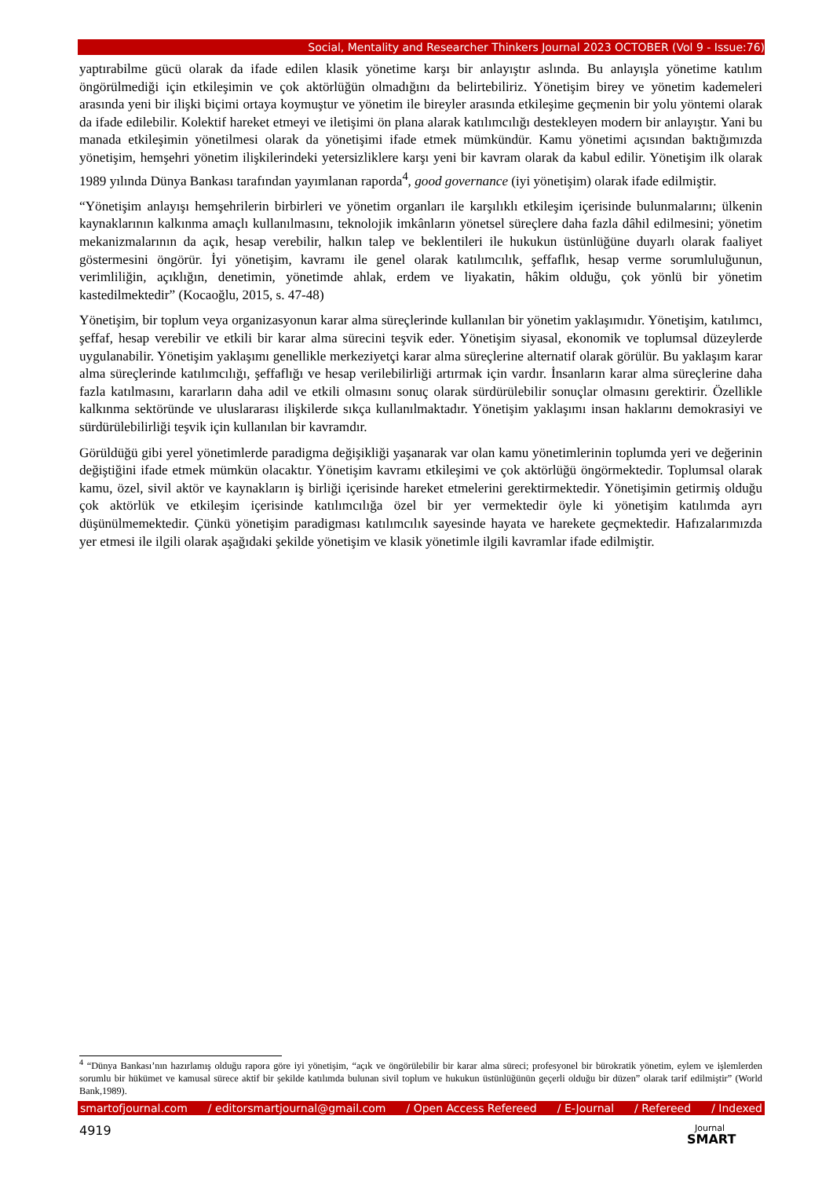Social, Mentality and Researcher Thinkers Journal 2023 OCTOBER (Vol 9 - Issue:76)
yaptırabilme gücü olarak da ifade edilen klasik yönetime karşı bir anlayıştır aslında. Bu anlayışla yönetime katılım öngörülmediği için etkileşimin ve çok aktörlüğün olmadığını da belirtebiliriz. Yönetişim birey ve yönetim kademeleri arasında yeni bir ilişki biçimi ortaya koymuştur ve yönetim ile bireyler arasında etkileşime geçmenin bir yolu yöntemi olarak da ifade edilebilir. Kolektif hareket etmeyi ve iletişimi ön plana alarak katılımcılığı destekleyen modern bir anlayıştır. Yani bu manada etkileşimin yönetilmesi olarak da yönetişimi ifade etmek mümkündür. Kamu yönetimi açısından baktığımızda yönetişim, hemşehri yönetim ilişkilerindeki yetersizliklere karşı yeni bir kavram olarak da kabul edilir. Yönetişim ilk olarak 1989 yılında Dünya Bankası tarafından yayımlanan raporda<sup>4</sup>, good governance (iyi yönetişim) olarak ifade edilmiştir.
“Yönetişim anlayışı hemşehrilerin birbirleri ve yönetim organları ile karşılıklı etkileşim içerisinde bulunmalarını; ülkenin kaynaklarının kalkınma amaçlı kullanılmasını, teknolojik imkânların yönetsel süreçlere daha fazla dâhil edilmesini; yönetim mekanizmalarının da açık, hesap verebilir, halkın talep ve beklentileri ile hukukun üstünlüğüne duyarlı olarak faaliyet göstermesini öngörür. İyi yönetişim, kavramı ile genel olarak katılımcılık, şeffaflık, hesap verme sorumluluğunun, verimliliğin, açıklığın, denetimin, yönetimde ahlak, erdem ve liyakatin, hâkim olduğu, çok yönlü bir yönetim kastedilmektedir” (Kocaoğlu, 2015, s. 47-48)
Yönetişim, bir toplum veya organizasyonun karar alma süreçlerinde kullanılan bir yönetim yaklaşımıdır. Yönetişim, katılımcı, şeffaf, hesap verebilir ve etkili bir karar alma sürecini teşvik eder. Yönetişim siyasal, ekonomik ve toplumsal düzeylerde uygulanabilir. Yönetişim yaklaşımı genellikle merkeziyetçi karar alma süreçlerine alternatif olarak görülür. Bu yaklaşım karar alma süreçlerinde katılımcılığı, şeffaflığı ve hesap verilebilirliği artırmak için vardır. İnsanların karar alma süreçlerine daha fazla katılmasını, kararların daha adil ve etkili olmasını sonuç olarak sürdürülebilir sonuçlar olmasını gerektirir. Özellikle kalkınma sektöründe ve uluslararası ilişkilerde sıkça kullanılmaktadır. Yönetişim yaklaşımı insan haklarını demokrasiyi ve sürdürülebilirliği teşvik için kullanılan bir kavramdır.
Görüldüğü gibi yerel yönetimlerde paradigma değişikliği yaşanarak var olan kamu yönetimlerinin toplumda yeri ve değerinin değiştiğini ifade etmek mümkün olacaktır. Yönetişim kavramı etkileşimi ve çok aktörlüğü öngörmektedir. Toplumsal olarak kamu, özel, sivil aktör ve kaynakların iş birliği içerisinde hareket etmelerini gerektirmektedir. Yönetişimin getirmiş olduğu çok aktörlük ve etkileşim içerisinde katılımcılığa özel bir yer vermektedir öyle ki yönetişim katılımda ayrı düşünülmemektedir. Çünkü yönetişim paradigması katılımcılık sayesinde hayata ve harekete geçmektedir. Hafızalarımızda yer etmesi ile ilgili olarak aşağıdaki şekilde yönetişim ve klasik yönetimle ilgili kavramlar ifade edilmiştir.
<sup>4</sup> “Dünya Bankası’nın hazırlamış olduğu rapora göre iyi yönetişim, “açık ve öngörülebilir bir karar alma süreci; profesyonel bir bürokratik yönetim, eylem ve işlemlerden sorumlu bir hükümet ve kamusal sürece aktif bir şekilde katılımda bulunan sivil toplum ve hukukun üstünlüğünün geçerli olduğu bir düzen” olarak tarif edilmiştir” (World Bank,1989).
smartofjournal.com / editorsmartjournal@gmail.com / Open Access Refereed / E-Journal / Refereed / Indexed
4919
Journal
SMART